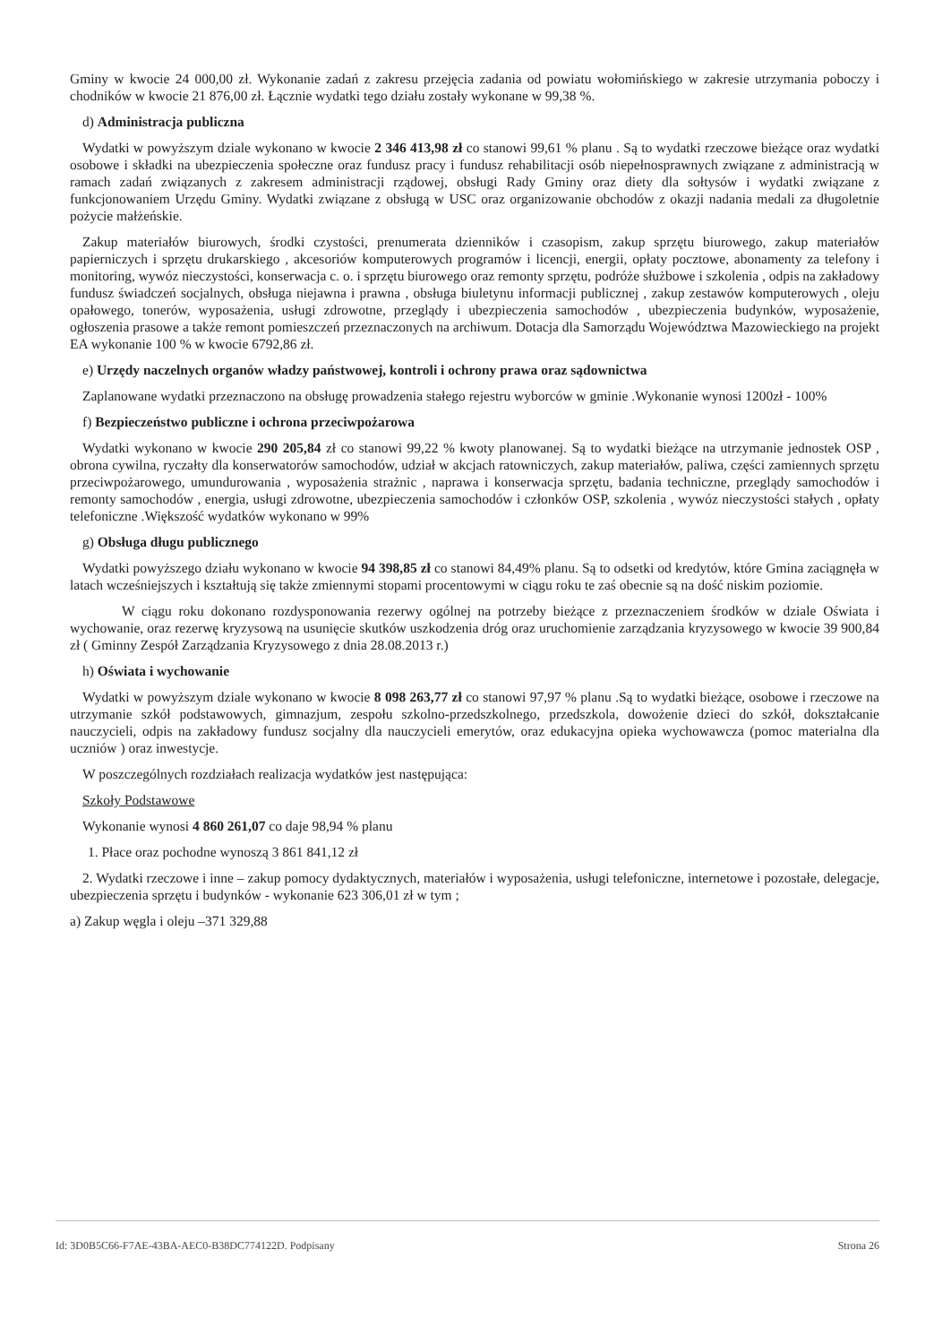Gminy w kwocie 24 000,00 zł. Wykonanie zadań z zakresu przejęcia zadania od powiatu wołomińskiego w zakresie utrzymania poboczy i chodników w kwocie 21 876,00 zł. Łącznie wydatki tego działu zostały wykonane w 99,38 %.
d) Administracja publiczna
Wydatki w powyższym dziale wykonano w kwocie 2 346 413,98 zł co stanowi 99,61 % planu . Są to wydatki rzeczowe bieżące oraz wydatki osobowe i składki na ubezpieczenia społeczne oraz fundusz pracy i fundusz rehabilitacji osób niepełnosprawnych związane z administracją w ramach zadań związanych z zakresem administracji rządowej, obsługi Rady Gminy oraz diety dla sołtysów i wydatki związane z funkcjonowaniem Urzędu Gminy. Wydatki związane z obsługą w USC oraz organizowanie obchodów z okazji nadania medali za długoletnie pożycie małżeńskie.
Zakup materiałów biurowych, środki czystości, prenumerata dzienników i czasopism, zakup sprzętu biurowego, zakup materiałów papierniczych i sprzętu drukarskiego , akcesoriów komputerowych programów i licencji, energii, opłaty pocztowe, abonamenty za telefony i monitoring, wywóz nieczystości, konserwacja c. o. i sprzętu biurowego oraz remonty sprzętu, podróże służbowe i szkolenia , odpis na zakładowy fundusz świadczeń socjalnych, obsługa niejawna i prawna , obsługa biuletynu informacji publicznej , zakup zestawów komputerowych , oleju opałowego, tonerów, wyposażenia, usługi zdrowotne, przeglądy i ubezpieczenia samochodów , ubezpieczenia budynków, wyposażenie, ogłoszenia prasowe a także remont pomieszczeń przeznaczonych na archiwum. Dotacja dla Samorządu Województwa Mazowieckiego na projekt EA wykonanie 100 % w kwocie 6792,86 zł.
e) Urzędy naczelnych organów władzy państwowej, kontroli i ochrony prawa oraz sądownictwa
Zaplanowane wydatki przeznaczono na obsługę prowadzenia stałego rejestru wyborców w gminie .Wykonanie wynosi 1200zł - 100%
f) Bezpieczeństwo publiczne i ochrona przeciwpożarowa
Wydatki wykonano w kwocie 290 205,84 zł co stanowi 99,22 % kwoty planowanej. Są to wydatki bieżące na utrzymanie jednostek OSP , obrona cywilna, ryczałty dla konserwatorów samochodów, udział w akcjach ratowniczych, zakup materiałów, paliwa, części zamiennych sprzętu przeciwpożarowego, umundurowania , wyposażenia strażnic , naprawa i konserwacja sprzętu, badania techniczne, przeglądy samochodów i remonty samochodów , energia, usługi zdrowotne, ubezpieczenia samochodów i członków OSP, szkolenia , wywóz nieczystości stałych , opłaty telefoniczne .Większość wydatków wykonano w 99%
g) Obsługa długu publicznego
Wydatki powyższego działu wykonano w kwocie 94 398,85 zł co stanowi 84,49% planu. Są to odsetki od kredytów, które Gmina zaciągnęła w latach wcześniejszych i kształtują się także zmiennymi stopami procentowymi w ciągu roku te zaś obecnie są na dość niskim poziomie.
W ciągu roku dokonano rozdysponowania rezerwy ogólnej na potrzeby bieżące z przeznaczeniem środków w dziale Oświata i wychowanie, oraz rezerwę kryzysową na usunięcie skutków uszkodzenia dróg oraz uruchomienie zarządzania kryzysowego w kwocie 39 900,84 zł ( Gminny Zespół Zarządzania Kryzysowego z dnia 28.08.2013 r.)
h) Oświata i wychowanie
Wydatki w powyższym dziale wykonano w kwocie 8 098 263,77 zł co stanowi 97,97 % planu .Są to wydatki bieżące, osobowe i rzeczowe na utrzymanie szkół podstawowych, gimnazjum, zespołu szkolno-przedszkolnego, przedszkola, dowożenie dzieci do szkół, dokształcanie nauczycieli, odpis na zakładowy fundusz socjalny dla nauczycieli emerytów, oraz edukacyjna opieka wychowawcza (pomoc materialna dla uczniów ) oraz inwestycje.
W poszczególnych rozdziałach realizacja wydatków jest następująca:
Szkoły Podstawowe
Wykonanie wynosi 4 860 261,07 co daje 98,94 % planu
1. Płace oraz pochodne wynoszą 3 861 841,12 zł
2. Wydatki rzeczowe i inne – zakup pomocy dydaktycznych, materiałów i wyposażenia, usługi telefoniczne, internetowe i pozostałe, delegacje, ubezpieczenia sprzętu i budynków - wykonanie 623 306,01 zł w tym ;
a) Zakup węgla i oleju –371 329,88
Id: 3D0B5C66-F7AE-43BA-AEC0-B38DC774122D. Podpisany Strona 26